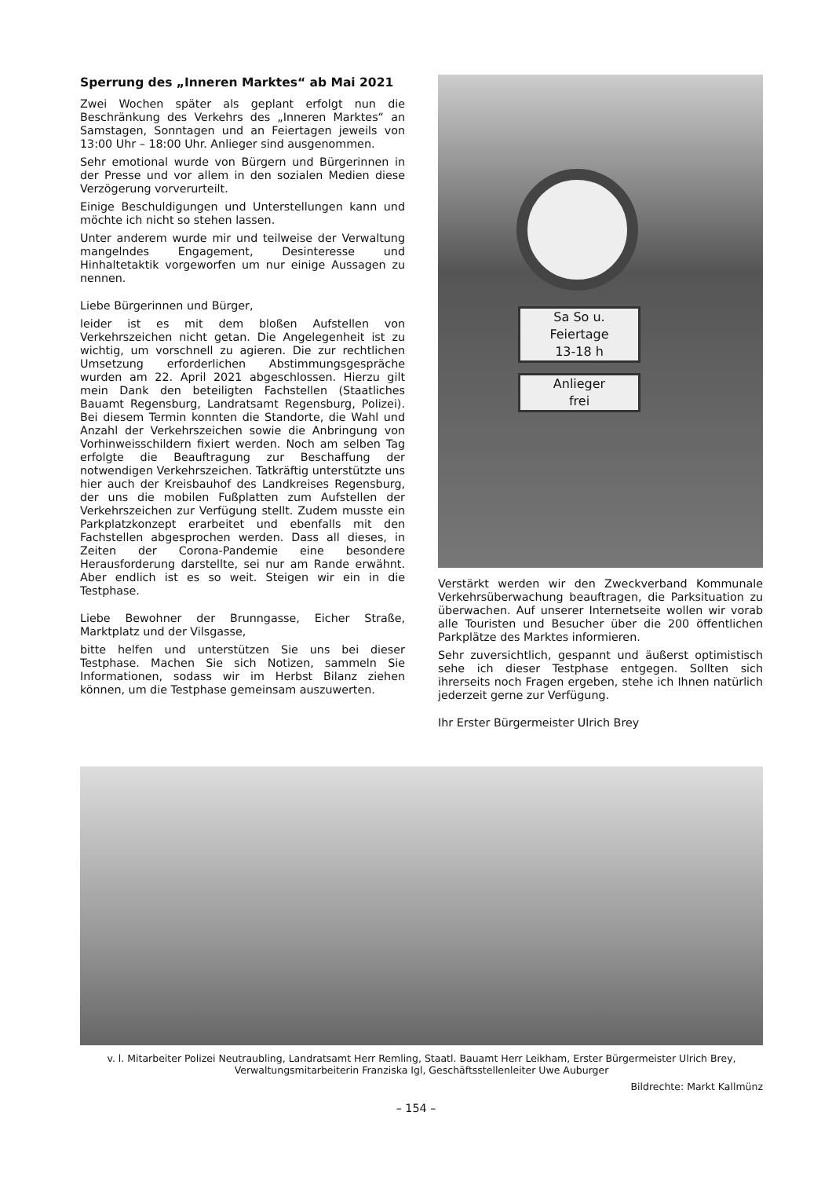Sperrung des „Inneren Marktes“ ab Mai 2021
Zwei Wochen später als geplant erfolgt nun die Beschränkung des Verkehrs des „Inneren Marktes“ an Samstagen, Sonntagen und an Feiertagen jeweils von 13:00 Uhr – 18:00 Uhr. Anlieger sind ausgenommen.
Sehr emotional wurde von Bürgern und Bürgerinnen in der Presse und vor allem in den sozialen Medien diese Verzögerung vorverurteilt.
Einige Beschuldigungen und Unterstellungen kann und möchte ich nicht so stehen lassen.
Unter anderem wurde mir und teilweise der Verwaltung mangelndes Engagement, Desinteresse und Hinhaltetaktik vorgeworfen um nur einige Aussagen zu nennen.
Liebe Bürgerinnen und Bürger,
leider ist es mit dem bloßen Aufstellen von Verkehrszeichen nicht getan. Die Angelegenheit ist zu wichtig, um vorschnell zu agieren. Die zur rechtlichen Umsetzung erforderlichen Abstimmungsgespräche wurden am 22. April 2021 abgeschlossen. Hierzu gilt mein Dank den beteiligten Fachstellen (Staatliches Bauamt Regensburg, Landratsamt Regensburg, Polizei). Bei diesem Termin konnten die Standorte, die Wahl und Anzahl der Verkehrszeichen sowie die Anbringung von Vorhinweisschildern fixiert werden. Noch am selben Tag erfolgte die Beauftragung zur Beschaffung der notwendigen Verkehrszeichen. Tatkräftig unterstützte uns hier auch der Kreisbauhof des Landkreises Regensburg, der uns die mobilen Fußplatten zum Aufstellen der Verkehrszeichen zur Verfügung stellt. Zudem musste ein Parkplatzkonzept erarbeitet und ebenfalls mit den Fachstellen abgesprochen werden. Dass all dieses, in Zeiten der Corona-Pandemie eine besondere Herausforderung darstellte, sei nur am Rande erwähnt. Aber endlich ist es so weit. Steigen wir ein in die Testphase.
Liebe Bewohner der Brunngasse, Eicher Straße, Marktplatz und der Vilsgasse,
bitte helfen und unterstützen Sie uns bei dieser Testphase. Machen Sie sich Notizen, sammeln Sie Informationen, sodass wir im Herbst Bilanz ziehen können, um die Testphase gemeinsam auszuwerten.
Sa So u.
Feiertage
13-18 h
Anlieger
frei
Verstärkt werden wir den Zweckverband Kommunale Verkehrsüberwachung beauftragen, die Parksituation zu überwachen. Auf unserer Internetseite wollen wir vorab alle Touristen und Besucher über die 200 öffentlichen Parkplätze des Marktes informieren.
Sehr zuversichtlich, gespannt und äußerst optimistisch sehe ich dieser Testphase entgegen. Sollten sich ihrerseits noch Fragen ergeben, stehe ich Ihnen natürlich jederzeit gerne zur Verfügung.
Ihr Erster Bürgermeister Ulrich Brey
v. l. Mitarbeiter Polizei Neutraubling, Landratsamt Herr Remling, Staatl. Bauamt Herr Leikham, Erster Bürgermeister Ulrich Brey,
Verwaltungsmitarbeiterin Franziska Igl, Geschäftsstellenleiter Uwe Auburger
Bildrechte: Markt Kallmünz
– 154 –